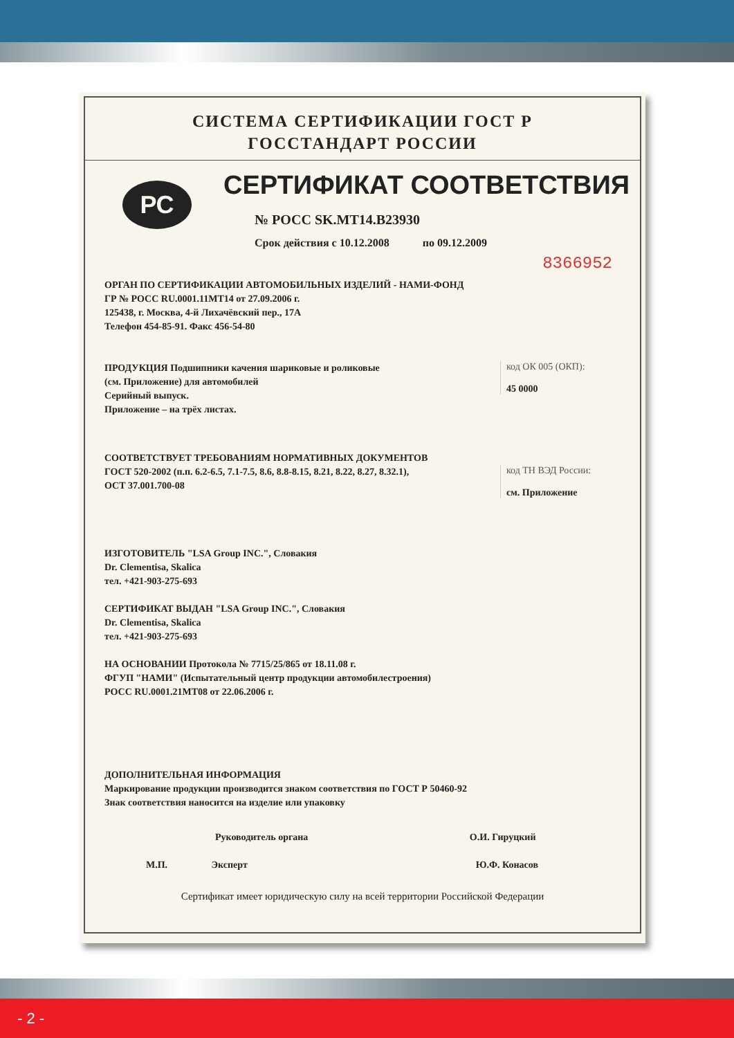СИСТЕМА СЕРТИФИКАЦИИ ГОСТ Р
ГОССТАНДАРТ РОССИИ
РС
СЕРТИФИКАТ СООТВЕТСТВИЯ
№ РОСС SK.MT14.B23930
Срок действия с 10.12.2008 по 09.12.2009
8366952
ОРГАН ПО СЕРТИФИКАЦИИ АВТОМОБИЛЬНЫХ ИЗДЕЛИЙ - НАМИ-ФОНД
ГР № РОСС RU.0001.11MT14 от 27.09.2006 г.
125438, г. Москва, 4-й Лихачёвский пер., 17А
Телефон 454-85-91. Факс 456-54-80
код ОК 005 (ОКП):
45 0000
ПРОДУКЦИЯ Подшипники качения шариковые и роликовые
(см. Приложение) для автомобилей
Серийный выпуск.
Приложение – на трёх листах.
СООТВЕТСТВУЕТ ТРЕБОВАНИЯМ НОРМАТИВНЫХ ДОКУМЕНТОВ
код ТН ВЭД России:
см. Приложение
ГОСТ 520-2002 (п.п. 6.2-6.5, 7.1-7.5, 8.6, 8.8-8.15, 8.21, 8.22, 8.27, 8.32.1),
ОСТ 37.001.700-08
ИЗГОТОВИТЕЛЬ "LSA Group INC.", Словакия
Dr. Clementisa, Skalica
тел. +421-903-275-693
СЕРТИФИКАТ ВЫДАН "LSA Group INC.", Словакия
Dr. Clementisa, Skalica
тел. +421-903-275-693
НА ОСНОВАНИИ Протокола № 7715/25/865 от 18.11.08 г.
ФГУП "НАМИ" (Испытательный центр продукции автомобилестроения)
РОСС RU.0001.21MT08 от 22.06.2006 г.
ДОПОЛНИТЕЛЬНАЯ ИНФОРМАЦИЯ
Маркирование продукции производится знаком соответствия по ГОСТ Р 50460-92
Знак соответствия наносится на изделие или упаковку
Руководитель органа О.И. Гируцкий
М.П. Эксперт Ю.Ф. Конасов
Сертификат имеет юридическую силу на всей территории Российской Федерации
- 2 -